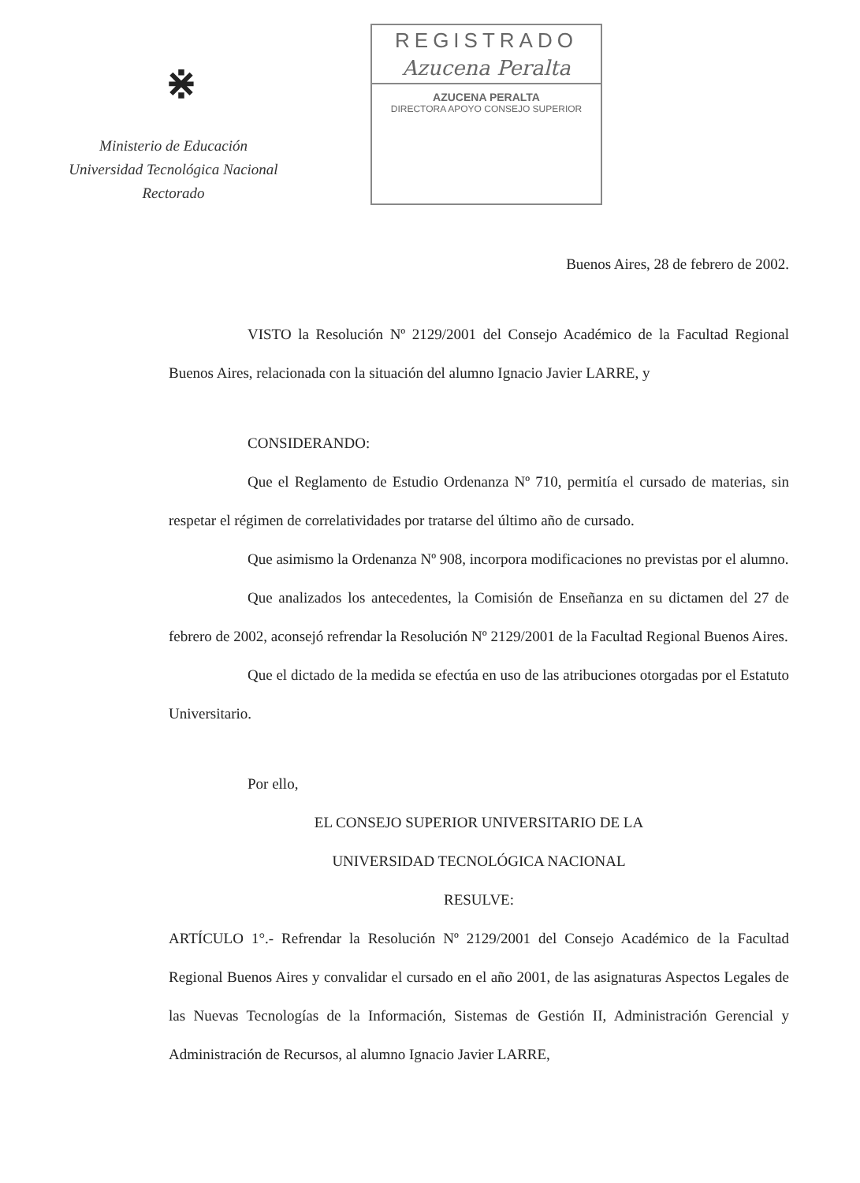⋇
Ministerio de Educación
Universidad Tecnológica Nacional
Rectorado
REGISTRADO
Azucena Peralta
AZUCENA PERALTA
DIRECTORA APOYO CONSEJO SUPERIOR
Buenos Aires, 28 de febrero de 2002.
VISTO la Resolución Nº 2129/2001 del Consejo Académico de la Facultad Regional Buenos Aires, relacionada con la situación del alumno Ignacio Javier LARRE, y
CONSIDERANDO:
Que el Reglamento de Estudio Ordenanza Nº 710, permitía el cursado de materias, sin respetar el régimen de correlatividades por tratarse del último año de cursado.
Que asimismo la Ordenanza Nº 908, incorpora modificaciones no previstas por el alumno.
Que analizados los antecedentes, la Comisión de Enseñanza en su dictamen del 27 de febrero de 2002, aconsejó refrendar la Resolución Nº 2129/2001 de la Facultad Regional Buenos Aires.
Que el dictado de la medida se efectúa en uso de las atribuciones otorgadas por el Estatuto Universitario.
Por ello,
EL CONSEJO SUPERIOR UNIVERSITARIO DE LA
UNIVERSIDAD TECNOLÓGICA NACIONAL
RESULVE:
ARTÍCULO 1°.- Refrendar la Resolución Nº 2129/2001 del Consejo Académico de la Facultad Regional Buenos Aires y convalidar el cursado en el año 2001, de las asignaturas Aspectos Legales de las Nuevas Tecnologías de la Información, Sistemas de Gestión II, Administración Gerencial y Administración de Recursos, al alumno Ignacio Javier LARRE,